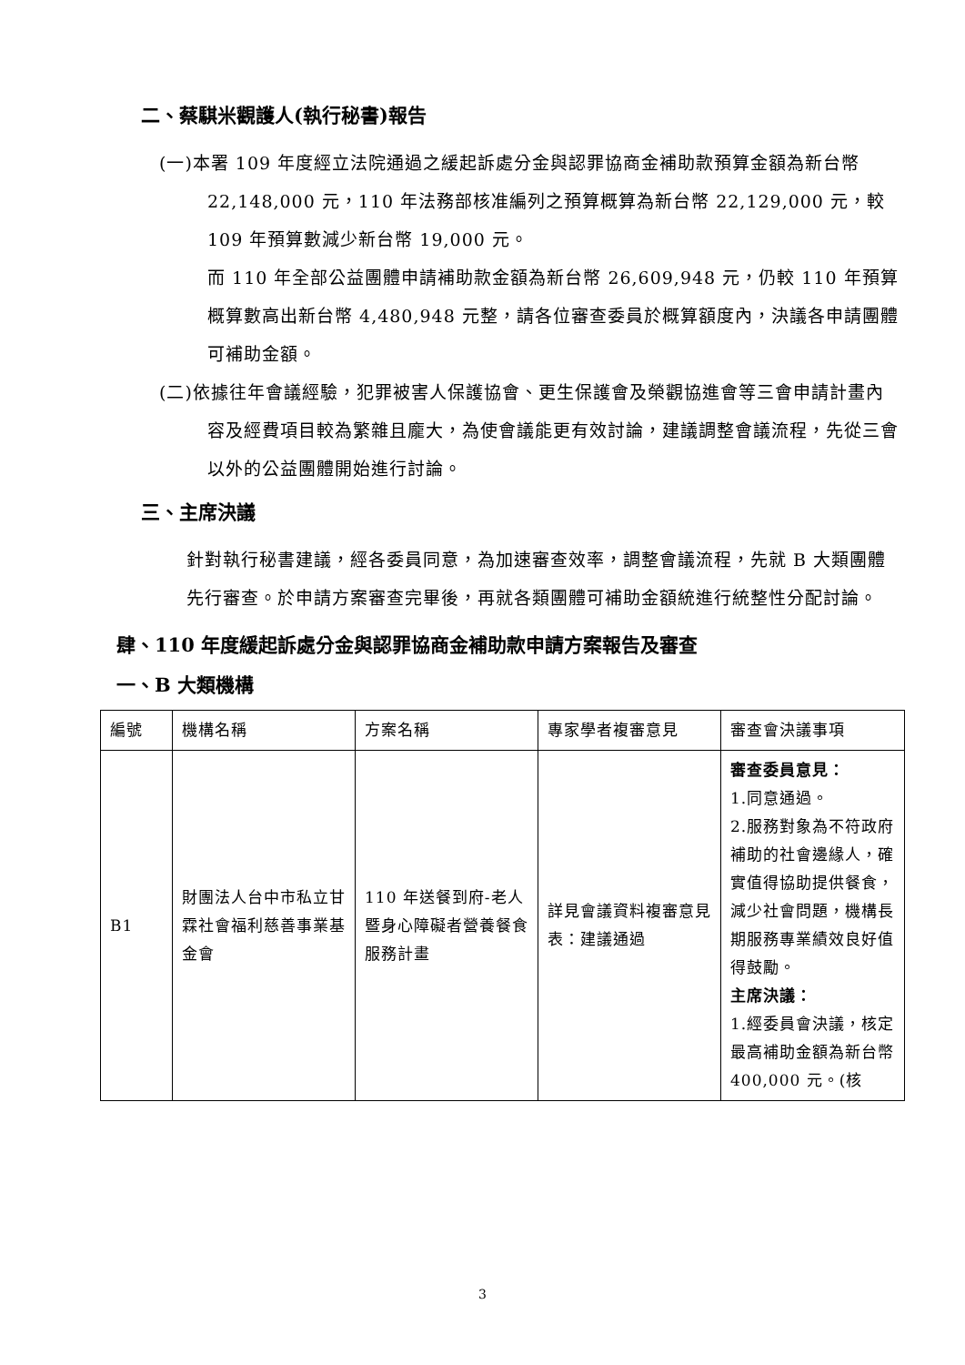二、蔡騏米觀護人(執行秘書)報告
(一)本署 109 年度經立法院通過之緩起訴處分金與認罪協商金補助款預算金額為新台幣 22,148,000 元，110 年法務部核准編列之預算概算為新台幣 22,129,000 元，較 109 年預算數減少新台幣 19,000 元。
而 110 年全部公益團體申請補助款金額為新台幣 26,609,948 元，仍較 110 年預算概算數高出新台幣 4,480,948 元整，請各位審查委員於概算額度內，決議各申請團體可補助金額。
(二)依據往年會議經驗，犯罪被害人保護協會、更生保護會及榮觀協進會等三會申請計畫內容及經費項目較為繁雜且龐大，為使會議能更有效討論，建議調整會議流程，先從三會以外的公益團體開始進行討論。
三、主席決議
針對執行秘書建議，經各委員同意，為加速審查效率，調整會議流程，先就 B 大類團體先行審查。於申請方案審查完畢後，再就各類團體可補助金額統進行統整性分配討論。
肆、110 年度緩起訴處分金與認罪協商金補助款申請方案報告及審查
一、B 大類機構
| 編號 | 機構名稱 | 方案名稱 | 專家學者複審意見 | 審查會決議事項 |
| --- | --- | --- | --- | --- |
| B1 | 財團法人台中市私立甘霖社會福利慈善事業基金會 | 110 年送餐到府-老人暨身心障礙者營養餐食服務計畫 | 詳見會議資料複審意見表：建議通過 | 審查委員意見： 1.同意通過。 2.服務對象為不符政府補助的社會邊緣人，確實值得協助提供餐食，減少社會問題，機構長期服務專業績效良好值得鼓勵。 主席決議： 1.經委員會決議，核定最高補助金額為新台幣 400,000 元。(核 |
3